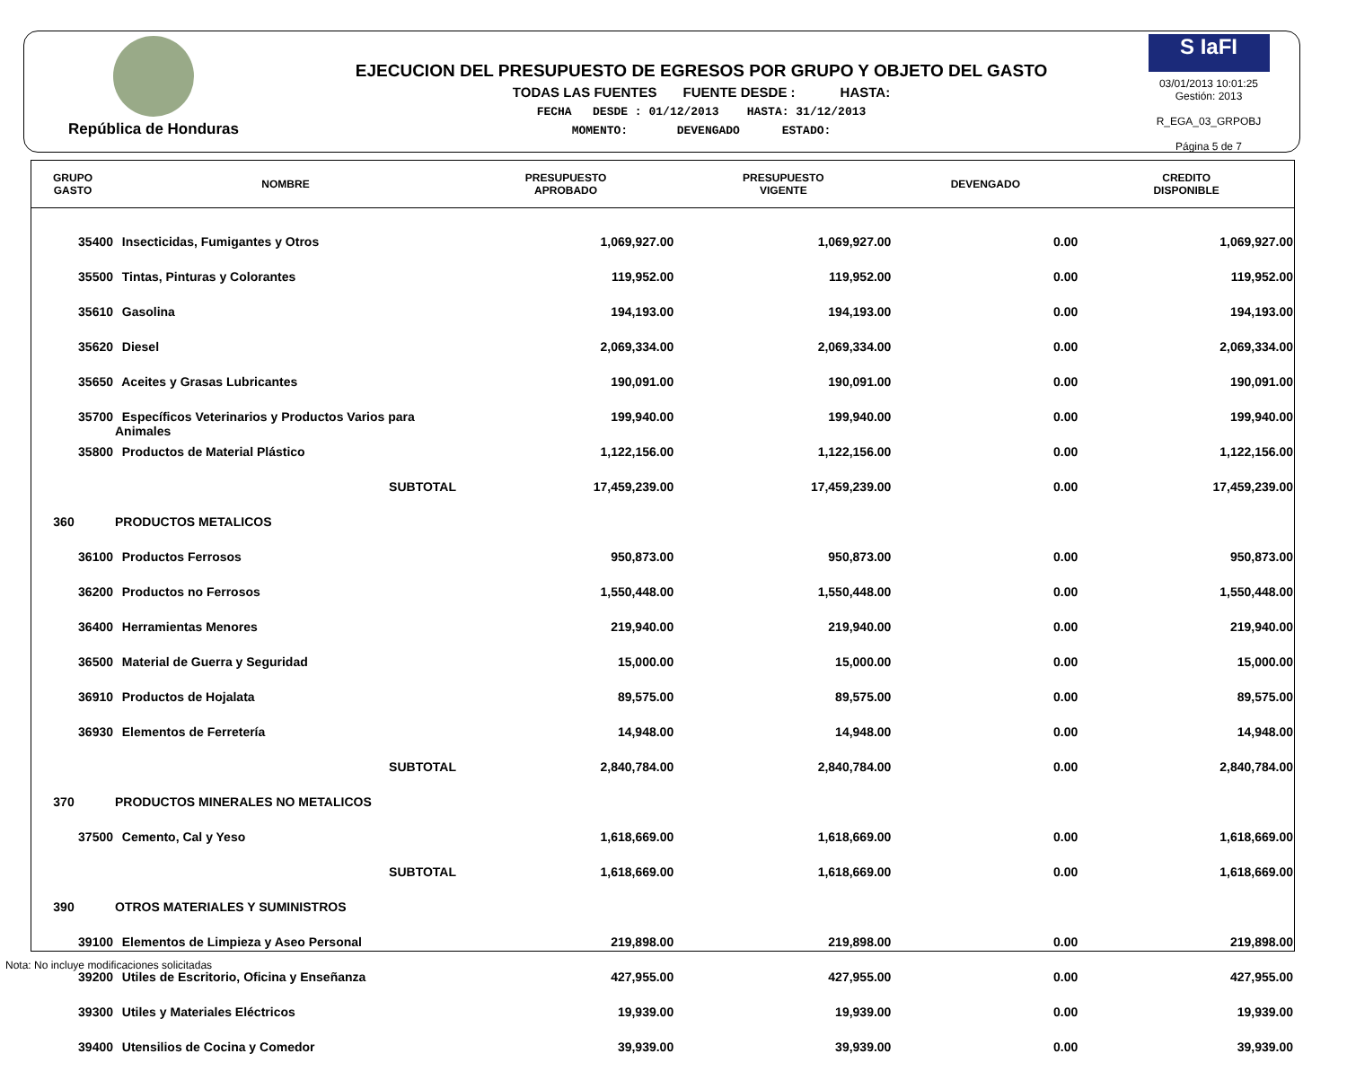República de Honduras
EJECUCION DEL PRESUPUESTO DE EGRESOS POR GRUPO Y OBJETO DEL GASTO
TODAS LAS FUENTES FUENTE DESDE : HASTA:
FECHA DESDE : 01/12/2013 HASTA: 31/12/2013
MOMENTO: DEVENGADO ESTADO:
S IaFI
03/01/2013 10:01:25
Gestión: 2013
R_EGA_03_GRPOBJ
Página 5 de 7
| GRUPO GASTO | NOMBRE | PRESUPUESTO APROBADO | PRESUPUESTO VIGENTE | DEVENGADO | CREDITO DISPONIBLE |
| --- | --- | --- | --- | --- | --- |
| 35400 | Insecticidas, Fumigantes y Otros | 1,069,927.00 | 1,069,927.00 | 0.00 | 1,069,927.00 |
| 35500 | Tintas, Pinturas y Colorantes | 119,952.00 | 119,952.00 | 0.00 | 119,952.00 |
| 35610 | Gasolina | 194,193.00 | 194,193.00 | 0.00 | 194,193.00 |
| 35620 | Diesel | 2,069,334.00 | 2,069,334.00 | 0.00 | 2,069,334.00 |
| 35650 | Aceites y Grasas Lubricantes | 190,091.00 | 190,091.00 | 0.00 | 190,091.00 |
| 35700 | Específicos Veterinarios y Productos Varios para Animales | 199,940.00 | 199,940.00 | 0.00 | 199,940.00 |
| 35800 | Productos de Material Plástico | 1,122,156.00 | 1,122,156.00 | 0.00 | 1,122,156.00 |
| | SUBTOTAL | 17,459,239.00 | 17,459,239.00 | 0.00 | 17,459,239.00 |
| 360 | PRODUCTOS METALICOS | | | | |
| 36100 | Productos Ferrosos | 950,873.00 | 950,873.00 | 0.00 | 950,873.00 |
| 36200 | Productos no Ferrosos | 1,550,448.00 | 1,550,448.00 | 0.00 | 1,550,448.00 |
| 36400 | Herramientas Menores | 219,940.00 | 219,940.00 | 0.00 | 219,940.00 |
| 36500 | Material de Guerra y Seguridad | 15,000.00 | 15,000.00 | 0.00 | 15,000.00 |
| 36910 | Productos de Hojalata | 89,575.00 | 89,575.00 | 0.00 | 89,575.00 |
| 36930 | Elementos de Ferretería | 14,948.00 | 14,948.00 | 0.00 | 14,948.00 |
| | SUBTOTAL | 2,840,784.00 | 2,840,784.00 | 0.00 | 2,840,784.00 |
| 370 | PRODUCTOS MINERALES NO METALICOS | | | | |
| 37500 | Cemento, Cal y Yeso | 1,618,669.00 | 1,618,669.00 | 0.00 | 1,618,669.00 |
| | SUBTOTAL | 1,618,669.00 | 1,618,669.00 | 0.00 | 1,618,669.00 |
| 390 | OTROS MATERIALES Y SUMINISTROS | | | | |
| 39100 | Elementos de Limpieza y Aseo Personal | 219,898.00 | 219,898.00 | 0.00 | 219,898.00 |
| 39200 | Utiles de Escritorio, Oficina y Enseñanza | 427,955.00 | 427,955.00 | 0.00 | 427,955.00 |
| 39300 | Utiles y Materiales Eléctricos | 19,939.00 | 19,939.00 | 0.00 | 19,939.00 |
| 39400 | Utensilios de Cocina y Comedor | 39,939.00 | 39,939.00 | 0.00 | 39,939.00 |
Nota: No incluye modificaciones solicitadas